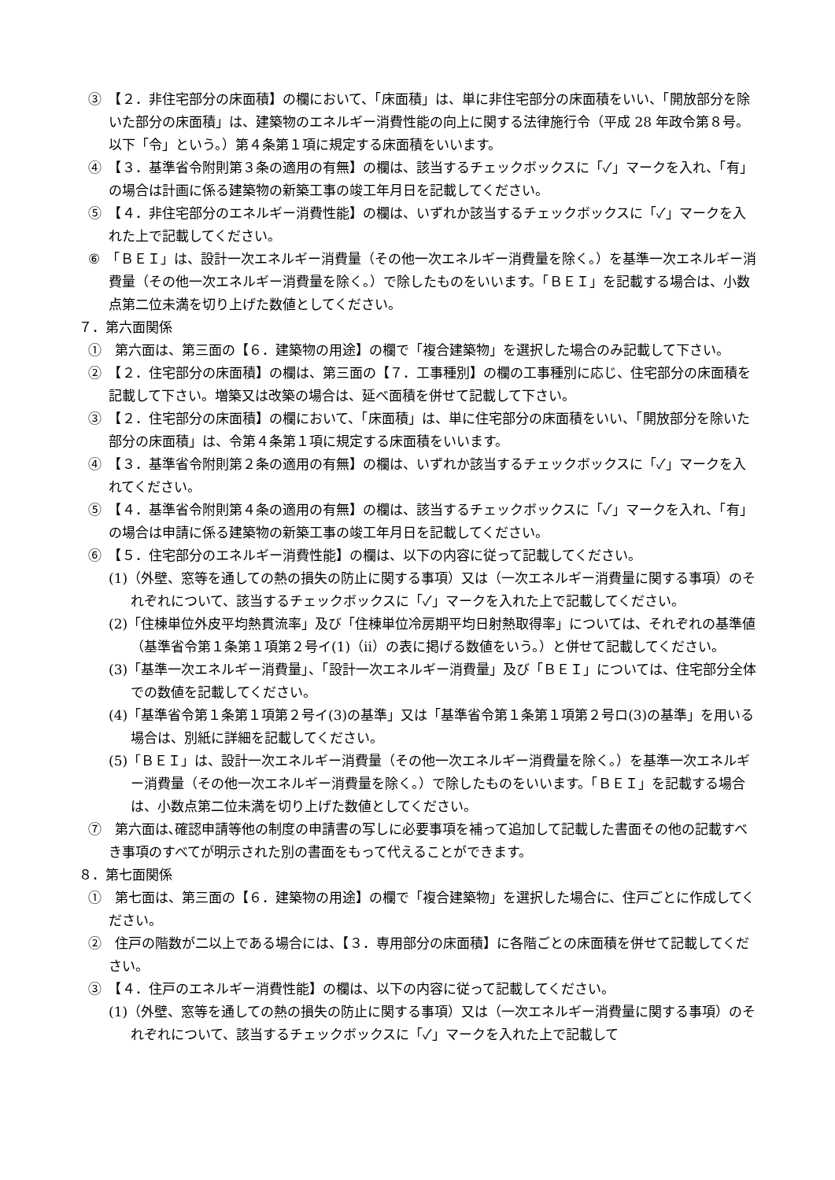③　【２．非住宅部分の床面積】の欄において、「床面積」は、単に非住宅部分の床面積をいい、「開放部分を除いた部分の床面積」は、建築物のエネルギー消費性能の向上に関する法律施行令（平成 28 年政令第８号。以下「令」という。）第４条第１項に規定する床面積をいいます。
④　【３．基準省令附則第３条の適用の有無】の欄は、該当するチェックボックスに「✓」マークを入れ、「有」の場合は計画に係る建築物の新築工事の竣工年月日を記載してください。
⑤　【４．非住宅部分のエネルギー消費性能】の欄は、いずれか該当するチェックボックスに「✓」マークを入れた上で記載してください。
⑥　「ＢＥＩ」は、設計一次エネルギー消費量（その他一次エネルギー消費量を除く。）を基準一次エネルギー消費量（その他一次エネルギー消費量を除く。）で除したものをいいます。「ＢＥＩ」を記載する場合は、小数点第二位未満を切り上げた数値としてください。
７．第六面関係
①　第六面は、第三面の【６．建築物の用途】の欄で「複合建築物」を選択した場合のみ記載して下さい。
②　【２．住宅部分の床面積】の欄は、第三面の【７．工事種別】の欄の工事種別に応じ、住宅部分の床面積を記載して下さい。増築又は改築の場合は、延べ面積を併せて記載して下さい。
③　【２．住宅部分の床面積】の欄において、「床面積」は、単に住宅部分の床面積をいい、「開放部分を除いた部分の床面積」は、令第４条第１項に規定する床面積をいいます。
④　【３．基準省令附則第２条の適用の有無】の欄は、いずれか該当するチェックボックスに「✓」マークを入れてください。
⑤　【４．基準省令附則第４条の適用の有無】の欄は、該当するチェックボックスに「✓」マークを入れ、「有」の場合は申請に係る建築物の新築工事の竣工年月日を記載してください。
⑥　【５．住宅部分のエネルギー消費性能】の欄は、以下の内容に従って記載してください。
(1)（外壁、窓等を通しての熱の損失の防止に関する事項）又は（一次エネルギー消費量に関する事項）のそれぞれについて、該当するチェックボックスに「✓」マークを入れた上で記載してください。
(2)「住棟単位外皮平均熱貫流率」及び「住棟単位冷房期平均日射熱取得率」については、それぞれの基準値（基準省令第１条第１項第２号イ(1)（ⅱ）の表に掲げる数値をいう。）と併せて記載してください。
(3)「基準一次エネルギー消費量」、「設計一次エネルギー消費量」及び「ＢＥＩ」については、住宅部分全体での数値を記載してください。
(4)「基準省令第１条第１項第２号イ(3)の基準」又は「基準省令第１条第１項第２号ロ(3)の基準」を用いる場合は、別紙に詳細を記載してください。
(5)「ＢＥＩ」は、設計一次エネルギー消費量（その他一次エネルギー消費量を除く。）を基準一次エネルギー消費量（その他一次エネルギー消費量を除く。）で除したものをいいます。「ＢＥＩ」を記載する場合は、小数点第二位未満を切り上げた数値としてください。
⑦　第六面は､確認申請等他の制度の申請書の写しに必要事項を補って追加して記載した書面その他の記載すべき事項のすべてが明示された別の書面をもって代えることができます。
８．第七面関係
①　第七面は、第三面の【６．建築物の用途】の欄で「複合建築物」を選択した場合に、住戸ごとに作成してください。
②　住戸の階数が二以上である場合には、【３．専用部分の床面積】に各階ごとの床面積を併せて記載してください。
③　【４．住戸のエネルギー消費性能】の欄は、以下の内容に従って記載してください。
(1)（外壁、窓等を通しての熱の損失の防止に関する事項）又は（一次エネルギー消費量に関する事項）のそれぞれについて、該当するチェックボックスに「✓」マークを入れた上で記載して